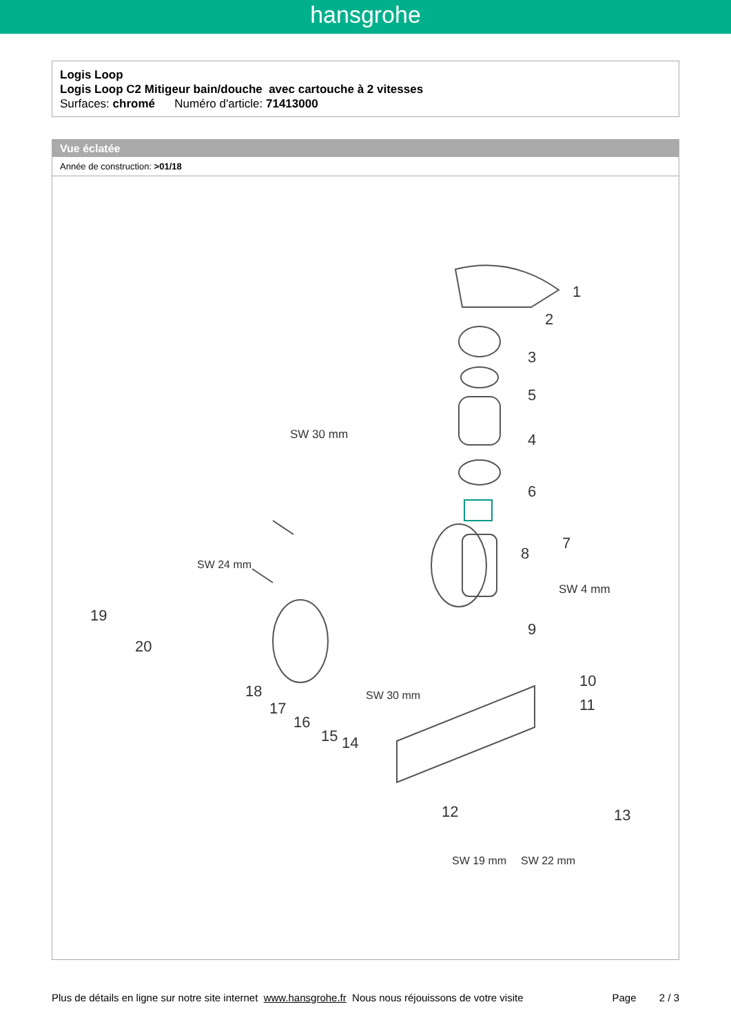hansgrohe
Logis Loop
Logis Loop C2 Mitigeur bain/douche avec cartouche à 2 vitesses
Surfaces: chromé Numéro d'article: 71413000
Vue éclatée
Année de construction: >01/18
1
2
3
5
SW 30 mm 4
6
8
7
SW 4 mm
9
SW 24 mm
19
20
18
17
16
15 14
SW 30 mm
10
11
12 13
SW 19 mm SW 22 mm
Plus de détails en ligne sur notre site internet www.hansgrohe.fr Nous nous réjouissons de votre visite Page 2 / 3